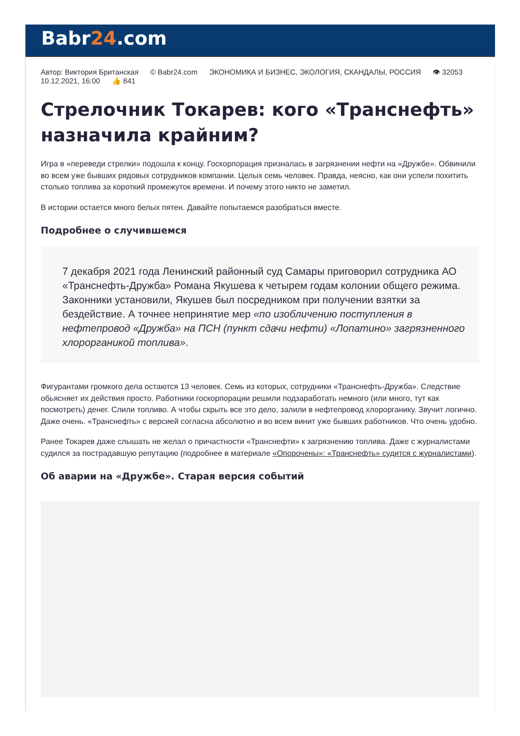Babr24.com
Автор: Виктория Британская © Babr24.com ЭКОНОМИКА И БИЗНЕС, ЭКОЛОГИЯ, СКАНДАЛЫ, РОССИЯ 👁 32053 10.12.2021, 16:00 👍 841
Стрелочник Токарев: кого «Транснефть» назначила крайним?
Игра в «переведи стрелки» подошла к концу. Госкорпорация призналась в загрязнении нефти на «Дружбе». Обвинили во всем уже бывших рядовых сотрудников компании. Целых семь человек. Правда, неясно, как они успели похитить столько топлива за короткий промежуток времени. И почему этого никто не заметил.
В истории остается много белых пятен. Давайте попытаемся разобраться вместе.
Подробнее о случившемся
7 декабря 2021 года Ленинский районный суд Самары приговорил сотрудника АО «Транснефть-Дружба» Романа Якушева к четырем годам колонии общего режима. Законники установили, Якушев был посредником при получении взятки за бездействие. А точнее непринятие мер «по изобличению поступления в нефтепровод «Дружба» на ПСН (пункт сдачи нефти) «Лопатино» загрязненного хлорорганикой топлива».
Фигурантами громкого дела остаются 13 человек. Семь из которых, сотрудники «Транснефть-Дружба». Следствие обьясняет их действия просто. Работники госкорпорации решили подзаработать немного (или много, тут как посмотреть) денег. Слили топливо. А чтобы скрыть все это дело, залили в нефтепровод хлорорганику. Звучит логично. Даже очень. «Транснефть» с версией согласна абсолютно и во всем винит уже бывших работников. Что очень удобно.
Ранее Токарев даже слышать не желал о причастности «Транснефти» к загрязнению топлива. Даже с журналистами судился за пострадавшую репутацию (подробнее в материале «Опорочены»: «Транснефть» судится с журналистами).
Об аварии на «Дружбе». Старая версия событий